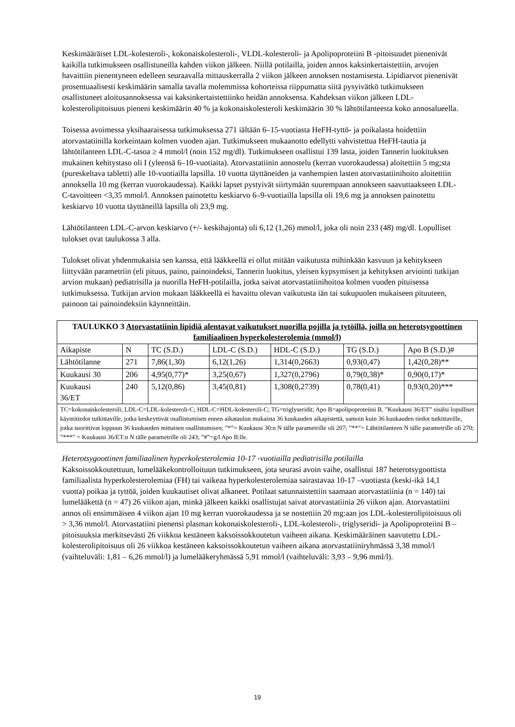Keskimääräiset LDL-kolesteroli-, kokonaiskolesteroli-, VLDL-kolesteroli- ja Apolipoproteiini B -pitoisuudet pienenivät kaikilla tutkimukseen osallistuneilla kahden viikon jälkeen. Niillä potilailla, joiden annos kaksinkertaistettiin, arvojen havaittiin pienentyneen edelleen seuraavalla mittauskerralla 2 viikon jälkeen annoksen nostamisesta. Lipidiarvot pienenivät prosentuaalisesti keskimäärin samalla tavalla molemmissa kohorteissa riippumatta siitä pysyivätkö tutkimukseen osallistuneet aloitusannoksessa vai kaksinkertaistettiinko heidän annoksensa. Kahdeksan viikon jälkeen LDL-kolesterolipitoisuus pieneni keskimäärin 40 % ja kokonaiskolesteroli keskimäärin 30 % lähtötilanteesta koko annosalueella.
Toisessa avoimessa yksihaaraisessa tutkimuksessa 271 iältään 6–15-vuotiasta HeFH-tyttö- ja poikalasta hoidettiin atorvastatiinilla korkeintaan kolmen vuoden ajan. Tutkimukseen mukaanotto edellytti vahvistettua HeFH-tautia ja lähtötilanteen LDL-C-tasoa ≥ 4 mmol/l (noin 152 mg/dl). Tutkimukseen osallistui 139 lasta, joiden Tannerin luokituksen mukainen kehitystaso oli I (yleensä 6–10-vuotiaita). Atorvastatiinin annostelu (kerran vuorokaudessa) aloitettiin 5 mg;sta (pureskeltava tabletti) alle 10-vuotiailla lapsilla. 10 vuotta täyttäneiden ja vanhempien lasten atorvastatiinihoito aloitettiin annoksella 10 mg (kerran vuorokaudessa). Kaikki lapset pystyivät siirtymään suurempaan annokseen saavuttaakseen LDL-C-tavoitteen <3,35 mmol/l. Annoksen painotettu keskiarvo 6–9-vuotiailla lapsilla oli 19,6 mg ja annoksen painotettu keskiarvo 10 vuotta täyttäneillä lapsilla oli 23,9 mg.
Lähtötilanteen LDL-C-arvon keskiarvo (+/- keskihajonta) oli 6,12 (1,26) mmol/l, joka oli noin 233 (48) mg/dl. Lopulliset tulokset ovat taulukossa 3 alla.
Tulokset olivat yhdenmukaisia sen kanssa, että lääkkeellä ei ollut mitään vaikutusta mihinkään kasvuun ja kehitykseen liittyvään parametriin (eli pituus, paino, painoindeksi, Tannerin luokitus, yleisen kypsymisen ja kehityksen arviointi tutkijan arvion mukaan) pediatrisilla ja nuorilla HeFH-potilailla, jotka saivat atorvastatiinihoitoa kolmen vuoden pituisessa tutkimuksessa. Tutkijan arvion mukaan lääkkeellä ei havaittu olevan vaikutusta iän tai sukupuolen mukaiseen pituuteen, painoon tai painoindeksiin käynneittäin.
| TAULUKKO 3 Atorvastatiinin lipidiä alentavat vaikutukset nuorilla pojilla ja tytöillä, joilla on heterotsygoottinen familiaalinen hyperkolesterolemia (mmol/l) | | | | | | |
| Aikapiste | N | TC (S.D.) | LDL-C (S.D.) | HDL-C (S.D.) | TG (S.D.) | Apo B (S.D.)# |
| Lähtötilanne | 271 | 7,86(1,30) | 6,12(1,26) | 1,314(0,2663) | 0,93(0,47) | 1,42(0,28)** |
| Kuukausi 30 | 206 | 4,95(0,77)* | 3,25(0,67) | 1,327(0,2796) | 0,79(0,38)* | 0,90(0,17)* |
| Kuukausi 36/ET | 240 | 5,12(0,86) | 3,45(0,81) | 1,308(0,2739) | 0,78(0,41) | 0,93(0,20)*** |
| TC=kokonaiskolesteroli; LDL-C=LDL-kolesteroli-C; HDL-C=HDL-kolesteroli-C; TG=triglyseridit; Apo B=apolipoproteiini B. ”Kuukausi 36/ET” sisälsi lopulliset käyntitiedot tutkittaville, jotka keskeyttivät osallistumisen ennen aikataulun mukaista 36 kuukauden aikapistettä, samoin kuin 36 kuukauden tiedot tutkittaville, jotka suorittivat loppuun 36 kuukauden mittaisen osallistumisen; ”*”= Kuukausi 30:n N tälle parametrille oli 207; ”**”= Lähtötilanteen N tälle parametrille oli 270; ”***” = Kuukausi 36/ET:n N tälle parametrille oli 243; ”#”=g/l Apo B:lle. | | | | | | |
Heterotsygoottinen familiaalinen hyperkolesterolemia 10-17 -vuotiailla pediatrisilla potilailla
Kaksoissokkoutettuun, lumelääkekontrolloituun tutkimukseen, jota seurasi avoin vaihe, osallistui 187 heterotsygoottista familiaalista hyperkolesterolemiaa (FH) tai vaikeaa hyperkolesterolemiaa sairastavaa 10-17 –vuotiasta (keski-ikä 14,1 vuotta) poikaa ja tyttöä, joiden kuukautiset olivat alkaneet. Potilaat satunnaistettiin saamaan atorvastatiinia (n = 140) tai lumelääkettä (n = 47) 26 viikon ajan, minkä jälkeen kaikki osallistujat saivat atorvastatiinia 26 viikon ajan. Atorvastatiini annos oli ensimmäisen 4 viikon ajan 10 mg kerran vuorokaudessa ja se nostettiin 20 mg:aan jos LDL-kolesterolipitoisuus oli > 3,36 mmol/l. Atorvastatiini pienensi plasman kokonaiskolesteroli-, LDL-kolesteroli-, triglyseridi- ja Apolipoproteiini B –pitoisuuksia merkitsevästi 26 viikkoa kestäneen kaksoissokkoutetun vaiheen aikana. Keskimääräinen saavutettu LDL-kolesterolipitoisuus oli 26 viikkoa kestäneen kaksoissokkoutetun vaiheen aikana atorvastatiiniryhmässä 3,38 mmol/l (vaihteluväli: 1,81 – 6,26 mmol/l) ja lumelääkeryhmässä 5,91 mmol/l (vaihteluväli: 3,93 – 9,96 mml/l).
19